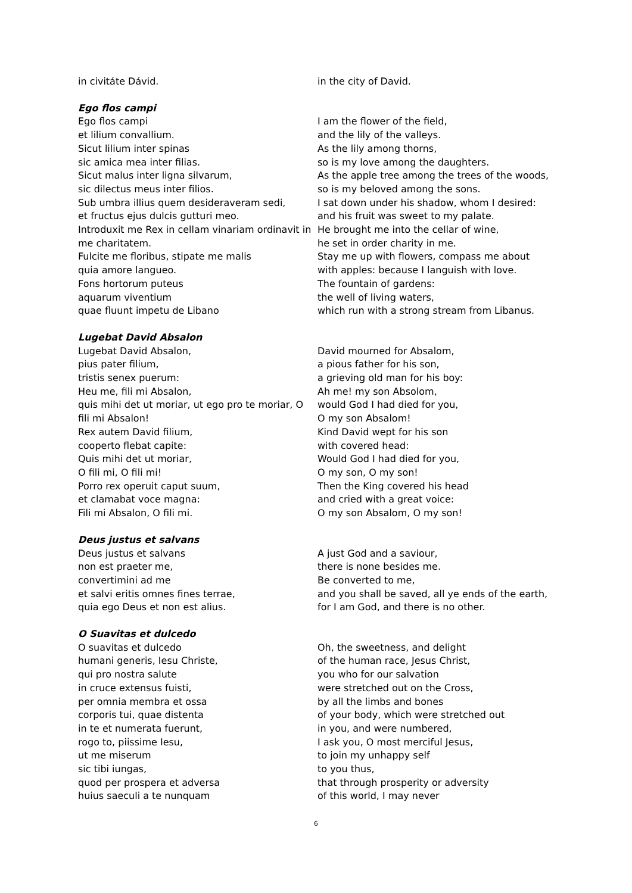in civitáte Dávid.
in the city of David.
Ego flos campi
Ego flos campi et lilium convallium. Sicut lilium inter spinas sic amica mea inter filias. Sicut malus inter ligna silvarum, sic dilectus meus inter filios. Sub umbra illius quem desideraveram sedi, et fructus ejus dulcis gutturi meo. Introduxit me Rex in cellam vinariam ordinavit in me charitatem. Fulcite me floribus, stipate me malis quia amore langueo. Fons hortorum puteus aquarum viventium quae fluunt impetu de Libano
I am the flower of the field, and the lily of the valleys. As the lily among thorns, so is my love among the daughters. As the apple tree among the trees of the woods, so is my beloved among the sons. I sat down under his shadow, whom I desired: and his fruit was sweet to my palate. He brought me into the cellar of wine, he set in order charity in me. Stay me up with flowers, compass me about with apples: because I languish with love. The fountain of gardens: the well of living waters, which run with a strong stream from Libanus.
Lugebat David Absalon
Lugebat David Absalon, pius pater filium, tristis senex puerum: Heu me, fili mi Absalon, quis mihi det ut moriar, ut ego pro te moriar, O fili mi Absalon! Rex autem David filium, cooperto flebat capite: Quis mihi det ut moriar, O fili mi, O fili mi! Porro rex operuit caput suum, et clamabat voce magna: Fili mi Absalon, O fili mi.
David mourned for Absalom, a pious father for his son, a grieving old man for his boy: Ah me! my son Absolom, would God I had died for you, O my son Absalom! Kind David wept for his son with covered head: Would God I had died for you, O my son, O my son! Then the King covered his head and cried with a great voice: O my son Absalom, O my son!
Deus justus et salvans
Deus justus et salvans non est praeter me, convertimini ad me et salvi eritis omnes fines terrae, quia ego Deus et non est alius.
A just God and a saviour, there is none besides me. Be converted to me, and you shall be saved, all ye ends of the earth, for I am God, and there is no other.
O Suavitas et dulcedo
O suavitas et dulcedo humani generis, Iesu Christe, qui pro nostra salute in cruce extensus fuisti, per omnia membra et ossa corporis tui, quae distenta in te et numerata fuerunt, rogo to, piissime Iesu, ut me miserum sic tibi iungas, quod per prospera et adversa huius saeculi a te nunquam
Oh, the sweetness, and delight of the human race, Jesus Christ, you who for our salvation were stretched out on the Cross, by all the limbs and bones of your body, which were stretched out in you, and were numbered, I ask you, O most merciful Jesus, to join my unhappy self to you thus, that through prosperity or adversity of this world, I may never
6